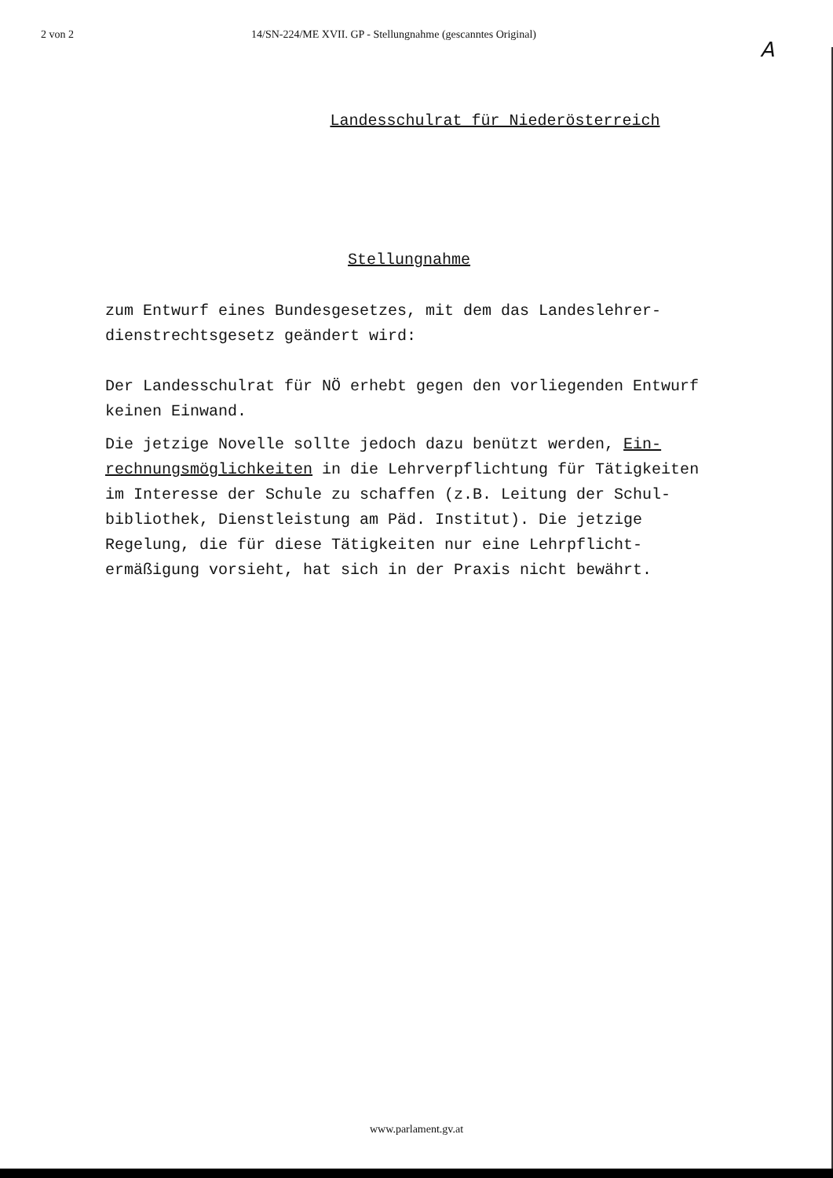2 von 2 14/SN-224/ME XVII. GP - Stellungnahme (gescanntes Original)
A
Landesschulrat für Niederösterreich
Stellungnahme
zum Entwurf eines Bundesgesetzes, mit dem das Landeslehrer-
dienstrechtsgesetz geändert wird:
Der Landesschulrat für NÖ erhebt gegen den vorliegenden Entwurf
keinen Einwand.
Die jetzige Novelle sollte jedoch dazu benützt werden, Ein-
rechnungsmöglichkeiten in die Lehrverpflichtung für Tätigkeiten
im Interesse der Schule zu schaffen (z.B. Leitung der Schul-
bibliothek, Dienstleistung am Päd. Institut). Die jetzige
Regelung, die für diese Tätigkeiten nur eine Lehrpflicht-
ermäßigung vorsieht, hat sich in der Praxis nicht bewährt.
www.parlament.gv.at